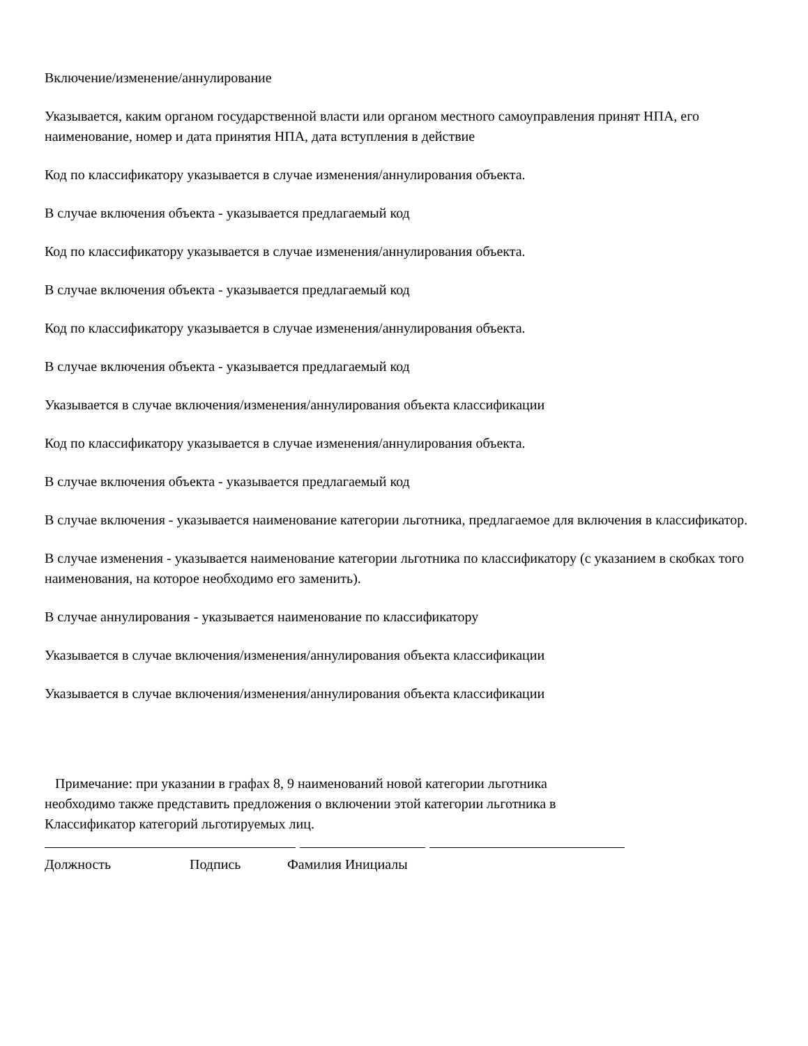Включение/изменение/аннулирование
Указывается, каким органом государственной власти или органом местного самоуправления принят НПА, его наименование, номер и дата принятия НПА, дата вступления в действие
Код по классификатору указывается в случае изменения/аннулирования объекта.
В случае включения объекта - указывается предлагаемый код
Код по классификатору указывается в случае изменения/аннулирования объекта.
В случае включения объекта - указывается предлагаемый код
Код по классификатору указывается в случае изменения/аннулирования объекта.
В случае включения объекта - указывается предлагаемый код
Указывается в случае включения/изменения/аннулирования объекта классификации
Код по классификатору указывается в случае изменения/аннулирования объекта.
В случае включения объекта - указывается предлагаемый код
В случае включения - указывается наименование категории льготника, предлагаемое для включения в классификатор.
В случае изменения - указывается наименование категории льготника по классификатору (с указанием в скобках того наименования, на которое необходимо его заменить).
В случае аннулирования - указывается наименование по классификатору
Указывается в случае включения/изменения/аннулирования объекта классификации
Указывается в случае включения/изменения/аннулирования объекта классификации
Примечание: при указании в графах 8, 9 наименований новой категории льготника необходимо также представить предложения о включении этой категории льготника в Классификатор категорий льготируемых лиц.
Должность Подпись Фамилия Инициалы